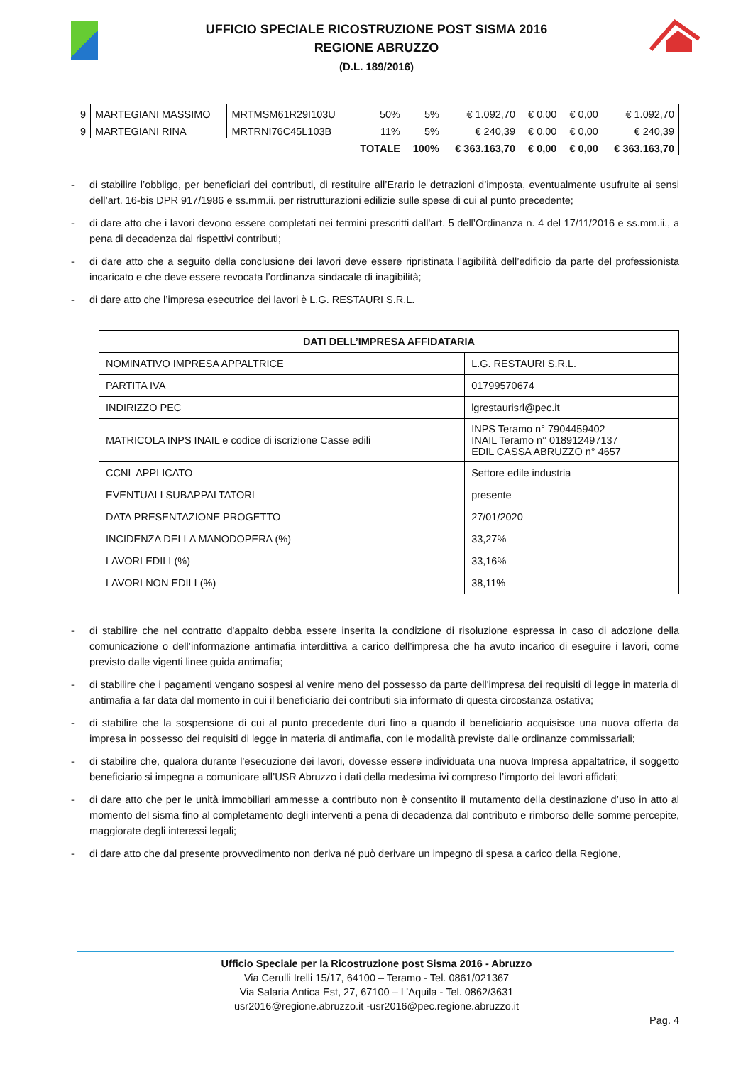UFFICIO SPECIALE RICOSTRUZIONE POST SISMA 2016
REGIONE ABRUZZO
(D.L. 189/2016)
| 9 | MARTEGIANI MASSIMO | MRTMSM61R29I103U | 50% | 5% | € 1.092,70 | € 0,00 | € 0,00 | € 1.092,70 |
| 9 | MARTEGIANI RINA | MRTRNI76C45L103B | 11% | 5% | € 240,39 | € 0,00 | € 0,00 | € 240,39 |
| | | | TOTALE | 100% | € 363.163,70 | € 0,00 | € 0,00 | € 363.163,70 |
- di stabilire l’obbligo, per beneficiari dei contributi, di restituire all’Erario le detrazioni d’imposta, eventualmente usufruite ai sensi dell’art. 16-bis DPR 917/1986 e ss.mm.ii. per ristrutturazioni edilizie sulle spese di cui al punto precedente;
- di dare atto che i lavori devono essere completati nei termini prescritti dall'art. 5 dell’Ordinanza n. 4 del 17/11/2016 e ss.mm.ii., a pena di decadenza dai rispettivi contributi;
- di dare atto che a seguito della conclusione dei lavori deve essere ripristinata l’agibilità dell’edificio da parte del professionista incaricato e che deve essere revocata l’ordinanza sindacale di inagibilità;
- di dare atto che l’impresa esecutrice dei lavori è L.G. RESTAURI S.R.L.
| DATI DELL’IMPRESA AFFIDATARIA | |
| --- | --- |
| NOMINATIVO IMPRESA APPALTRICE | L.G. RESTAURI S.R.L. |
| PARTITA IVA | 01799570674 |
| INDIRIZZO PEC | lgrestaurisrl@pec.it |
| MATRICOLA INPS INAIL e codice di iscrizione Casse edili | INPS Teramo n° 7904459402 INAIL Teramo n° 018912497137 EDIL CASSA ABRUZZO n° 4657 |
| CCNL APPLICATO | Settore edile industria |
| EVENTUALI SUBAPPALTATORI | presente |
| DATA PRESENTAZIONE PROGETTO | 27/01/2020 |
| INCIDENZA DELLA MANODOPERA (%) | 33,27% |
| LAVORI EDILI (%) | 33,16% |
| LAVORI NON EDILI (%) | 38,11% |
- di stabilire che nel contratto d'appalto debba essere inserita la condizione di risoluzione espressa in caso di adozione della comunicazione o dell’informazione antimafia interdittiva a carico dell’impresa che ha avuto incarico di eseguire i lavori, come previsto dalle vigenti linee guida antimafia;
- di stabilire che i pagamenti vengano sospesi al venire meno del possesso da parte dell'impresa dei requisiti di legge in materia di antimafia a far data dal momento in cui il beneficiario dei contributi sia informato di questa circostanza ostativa;
- di stabilire che la sospensione di cui al punto precedente duri fino a quando il beneficiario acquisisce una nuova offerta da impresa in possesso dei requisiti di legge in materia di antimafia, con le modalità previste dalle ordinanze commissariali;
- di stabilire che, qualora durante l’esecuzione dei lavori, dovesse essere individuata una nuova Impresa appaltatrice, il soggetto beneficiario si impegna a comunicare all’USR Abruzzo i dati della medesima ivi compreso l’importo dei lavori affidati;
- di dare atto che per le unità immobiliari ammesse a contributo non è consentito il mutamento della destinazione d’uso in atto al momento del sisma fino al completamento degli interventi a pena di decadenza dal contributo e rimborso delle somme percepite, maggiorate degli interessi legali;
- di dare atto che dal presente provvedimento non deriva né può derivare un impegno di spesa a carico della Regione,
Ufficio Speciale per la Ricostruzione post Sisma 2016 - Abruzzo
Via Cerulli Irelli 15/17, 64100 – Teramo - Tel. 0861/021367
Via Salaria Antica Est, 27, 67100 – L’Aquila - Tel. 0862/3631
usr2016@regione.abruzzo.it -usr2016@pec.regione.abruzzo.it
Pag. 4